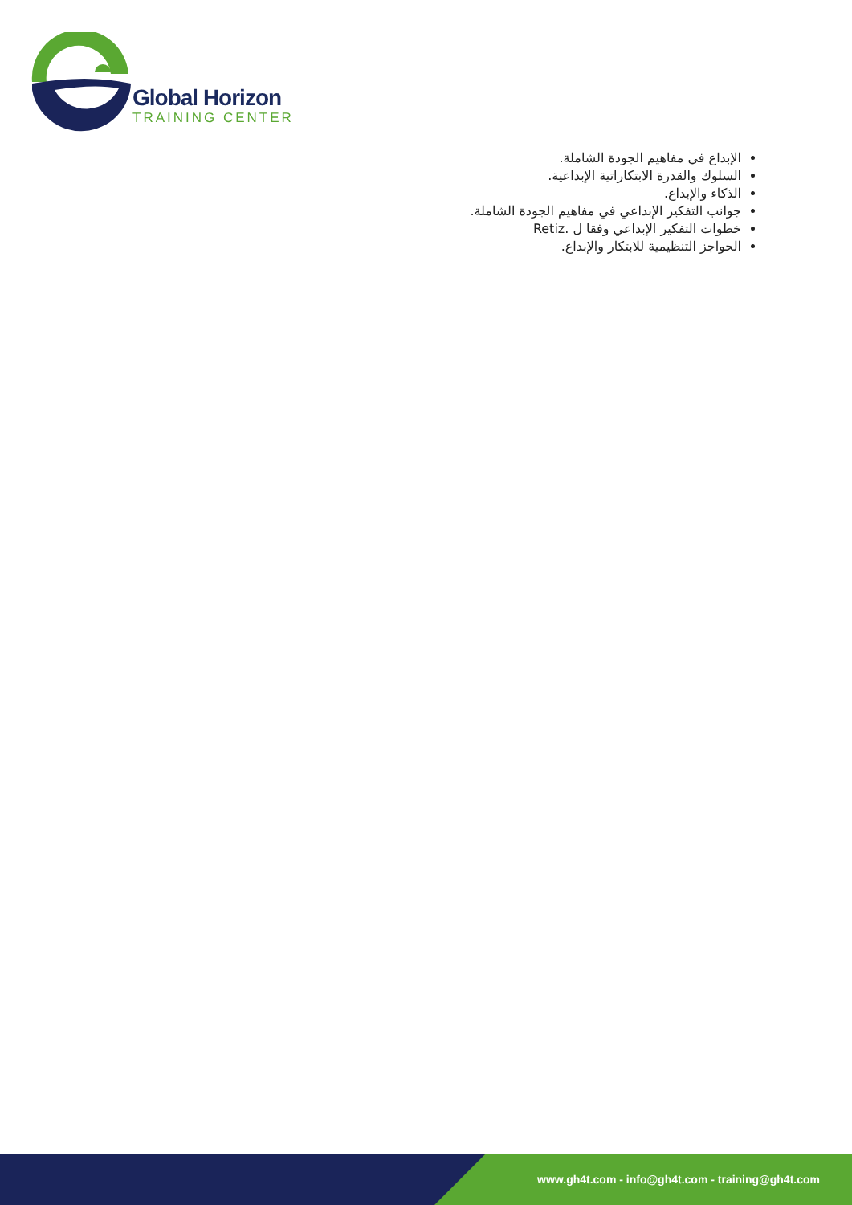Global Horizon
TRAINING CENTER
الإبداع في مفاهيم الجودة الشاملة.
السلوك والقدرة الابتكاراتية الإبداعية.
الذكاء والإبداع.
جوانب التفكير الإبداعي في مفاهيم الجودة الشاملة.
خطوات التفكير الإبداعي وفقا ل .Retiz
الحواجز التنظيمية للابتكار والإبداع.
www.gh4t.com - info@gh4t.com - training@gh4t.com